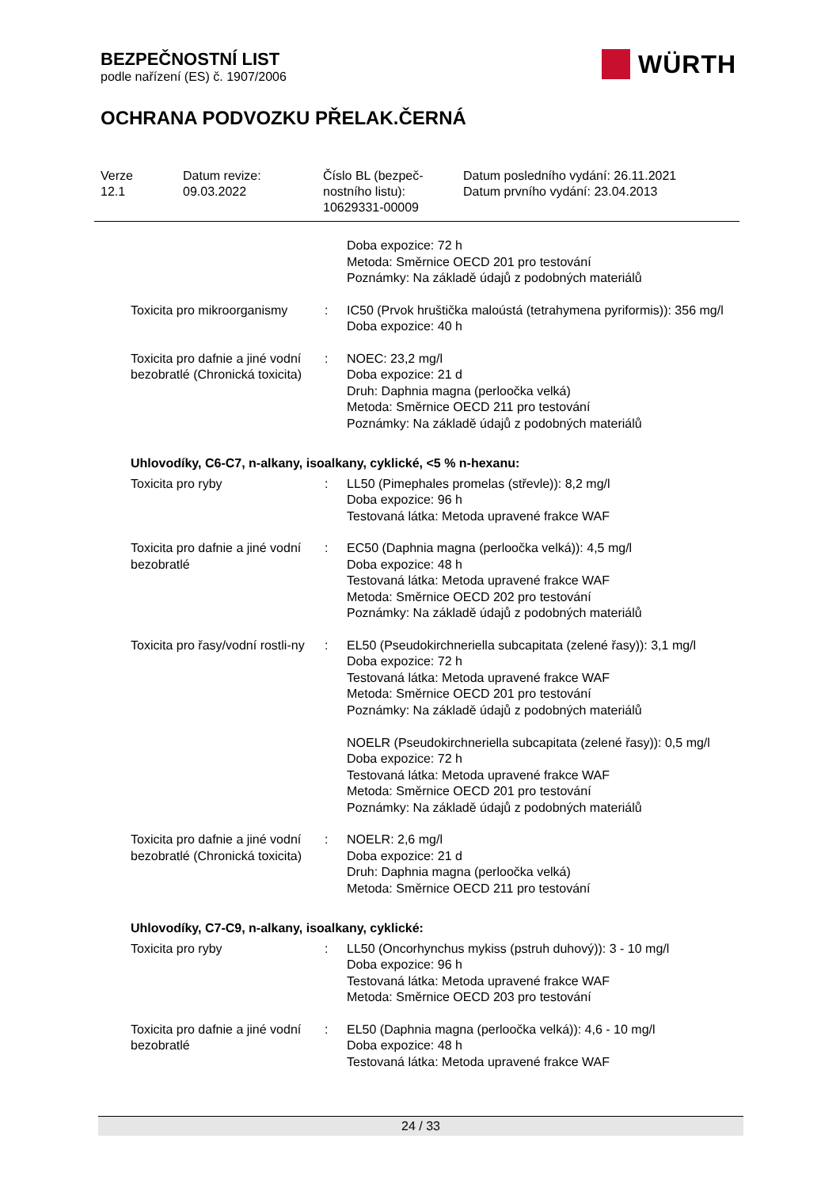BEZPEČNOSTNÍ LIST
podle nařízení (ES) č. 1907/2006
WÜRTH
OCHRANA PODVOZKU PŘELAK.ČERNÁ
Verze
12.1
Datum revize:
09.03.2022
Číslo BL (bezpeč-
nostního listu):
10629331-00009
Datum posledního vydání: 26.11.2021
Datum prvního vydání: 23.04.2013
Doba expozice: 72 h
Metoda: Směrnice OECD 201 pro testování
Poznámky: Na základě údajů z podobných materiálů
Toxicita pro mikroorganismy
: IC50 (Prvok hruštička maloústá (tetrahymena pyriformis)): 356 mg/l
Doba expozice: 40 h
Toxicita pro dafnie a jiné vodní bezobratlé (Chronická toxicita)
: NOEC: 23,2 mg/l
Doba expozice: 21 d
Druh: Daphnia magna (perloočka velká)
Metoda: Směrnice OECD 211 pro testování
Poznámky: Na základě údajů z podobných materiálů
Uhlovodíky, C6-C7, n-alkany, isoalkany, cyklické, <5 % n-hexanu:
Toxicita pro ryby : LL50 (Pimephales promelas (střevle)): 8,2 mg/l
Doba expozice: 96 h
Testovaná látka: Metoda upravené frakce WAF
Toxicita pro dafnie a jiné vodní bezobratlé
: EC50 (Daphnia magna (perloočka velká)): 4,5 mg/l
Doba expozice: 48 h
Testovaná látka: Metoda upravené frakce WAF
Metoda: Směrnice OECD 202 pro testování
Poznámky: Na základě údajů z podobných materiálů
Toxicita pro řasy/vodní rostli-ny
: EL50 (Pseudokirchneriella subcapitata (zelené řasy)): 3,1 mg/l
Doba expozice: 72 h
Testovaná látka: Metoda upravené frakce WAF
Metoda: Směrnice OECD 201 pro testování
Poznámky: Na základě údajů z podobných materiálů
NOELR (Pseudokirchneriella subcapitata (zelené řasy)): 0,5 mg/l
Doba expozice: 72 h
Testovaná látka: Metoda upravené frakce WAF
Metoda: Směrnice OECD 201 pro testování
Poznámky: Na základě údajů z podobných materiálů
Toxicita pro dafnie a jiné vodní bezobratlé (Chronická toxicita)
: NOELR: 2,6 mg/l
Doba expozice: 21 d
Druh: Daphnia magna (perloočka velká)
Metoda: Směrnice OECD 211 pro testování
Uhlovodíky, C7-C9, n-alkany, isoalkany, cyklické:
Toxicita pro ryby : LL50 (Oncorhynchus mykiss (pstruh duhový)): 3 - 10 mg/l
Doba expozice: 96 h
Testovaná látka: Metoda upravené frakce WAF
Metoda: Směrnice OECD 203 pro testování
Toxicita pro dafnie a jiné vodní bezobratlé
: EL50 (Daphnia magna (perloočka velká)): 4,6 - 10 mg/l
Doba expozice: 48 h
Testovaná látka: Metoda upravené frakce WAF
24 / 33